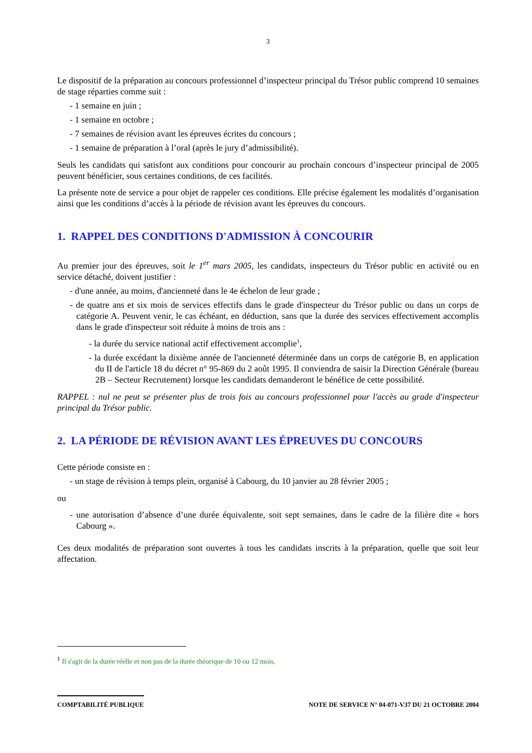3
Le dispositif de la préparation au concours professionnel d’inspecteur principal du Trésor public comprend 10 semaines de stage réparties comme suit :
- 1 semaine en juin ;
- 1 semaine en octobre ;
- 7 semaines de révision avant les épreuves écrites du concours ;
- 1 semaine de préparation à l’oral (après le jury d’admissibilité).
Seuls les candidats qui satisfont aux conditions pour concourir au prochain concours d’inspecteur principal de 2005 peuvent bénéficier, sous certaines conditions, de ces facilités.
La présente note de service a pour objet de rappeler ces conditions. Elle précise également les modalités d’organisation ainsi que les conditions d’accès à la période de révision avant les épreuves du concours.
1. RAPPEL DES CONDITIONS D'ADMISSION À CONCOURIR
Au premier jour des épreuves, soit le 1<sup>er</sup> mars 2005, les candidats, inspecteurs du Trésor public en activité ou en service détaché, doivent justifier :
- d'une année, au moins, d'ancienneté dans le 4e échelon de leur grade ;
- de quatre ans et six mois de services effectifs dans le grade d'inspecteur du Trésor public ou dans un corps de catégorie A. Peuvent venir, le cas échéant, en déduction, sans que la durée des services effectivement accomplis dans le grade d'inspecteur soit réduite à moins de trois ans :
- la durée du service national actif effectivement accomplie<sup>1</sup>,
- la durée excédant la dixième année de l'ancienneté déterminée dans un corps de catégorie B, en application du II de l'article 18 du décret n° 95-869 du 2 août 1995. Il conviendra de saisir la Direction Générale (bureau 2B – Secteur Recrutement) lorsque les candidats demanderont le bénéfice de cette possibilité.
RAPPEL : nul ne peut se présenter plus de trois fois au concours professionnel pour l'accès au grade d'inspecteur principal du Trésor public.
2. LA PÉRIODE DE RÉVISION AVANT LES ÉPREUVES DU CONCOURS
Cette période consiste en :
- un stage de révision à temps plein, organisé à Cabourg, du 10 janvier au 28 février 2005 ;
ou
- une autorisation d’absence d’une durée équivalente, soit sept semaines, dans le cadre de la filière dite « hors Cabourg ».
Ces deux modalités de préparation sont ouvertes à tous les candidats inscrits à la préparation, quelle que soit leur affectation.
<sup>1</sup> Il s'agit de la durée réelle et non pas de la durée théorique de 10 ou 12 mois.
COMPTABILITÉ PUBLIQUE NOTE DE SERVICE N° 04-071-V37 DU 21 OCTOBRE 2004